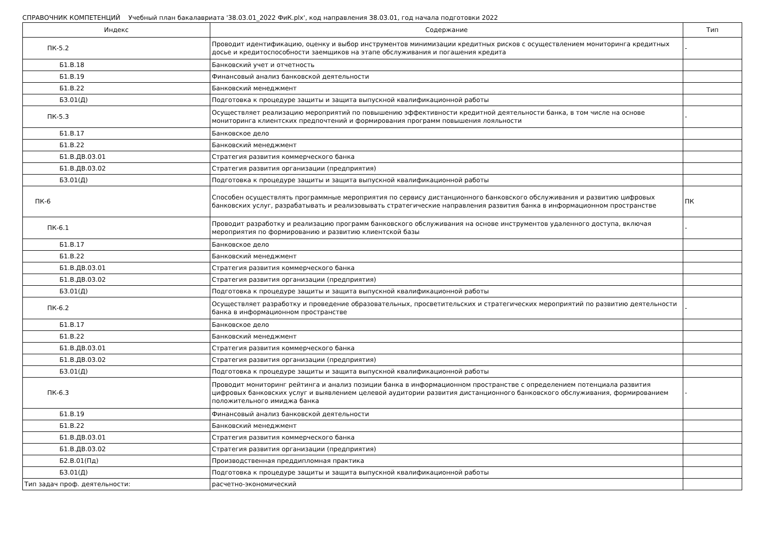СПРАВОЧНИК КОМПЕТЕНЦИЙ Учебный план бакалавриата '38.03.01_2022 ФиК.plx', код направления 38.03.01, год начала подготовки 2022
| Индекс | Содержание | Тип |
| --- | --- | --- |
| ПК-5.2 | Проводит идентификацию, оценку и выбор инструментов минимизации кредитных рисков с осуществлением мониторинга кредитных досье и кредитоспособности заемщиков на этапе обслуживания и погашения кредита | - |
| Б1.В.18 | Банковский учет и отчетность | |
| Б1.В.19 | Финансовый анализ банковской деятельности | |
| Б1.В.22 | Банковский менеджмент | |
| Б3.01(Д) | Подготовка к процедуре защиты и защита выпускной квалификационной работы | |
| ПК-5.3 | Осуществляет реализацию мероприятий по повышению эффективности кредитной деятельности банка, в том числе на основе мониторинга клиентских предпочтений и формирования программ повышения лояльности | - |
| Б1.В.17 | Банковское дело | |
| Б1.В.22 | Банковский менеджмент | |
| Б1.В.ДВ.03.01 | Стратегия развития коммерческого банка | |
| Б1.В.ДВ.03.02 | Стратегия развития организации (предприятия) | |
| Б3.01(Д) | Подготовка к процедуре защиты и защита выпускной квалификационной работы | |
| ПК-6 | Способен осуществлять программные мероприятия по сервису дистанционного банковского обслуживания и развитию цифровых банковских услуг, разрабатывать и реализовывать стратегические направления развития банка в информационном пространстве | ПК |
| ПК-6.1 | Проводит разработку и реализацию программ банковского обслуживания на основе инструментов удаленного доступа, включая мероприятия по формированию и развитию клиентской базы | - |
| Б1.В.17 | Банковское дело | |
| Б1.В.22 | Банковский менеджмент | |
| Б1.В.ДВ.03.01 | Стратегия развития коммерческого банка | |
| Б1.В.ДВ.03.02 | Стратегия развития организации (предприятия) | |
| Б3.01(Д) | Подготовка к процедуре защиты и защита выпускной квалификационной работы | |
| ПК-6.2 | Осуществляет разработку и проведение образовательных, просветительских и стратегических мероприятий по развитию деятельности банка в информационном пространстве | - |
| Б1.В.17 | Банковское дело | |
| Б1.В.22 | Банковский менеджмент | |
| Б1.В.ДВ.03.01 | Стратегия развития коммерческого банка | |
| Б1.В.ДВ.03.02 | Стратегия развития организации (предприятия) | |
| Б3.01(Д) | Подготовка к процедуре защиты и защита выпускной квалификационной работы | |
| ПК-6.3 | Проводит мониторинг рейтинга и анализ позиции банка в информационном пространстве с определением потенциала развития цифровых банковских услуг и выявлением целевой аудитории развития дистанционного банковского обслуживания, формированием положительного имиджа банка | - |
| Б1.В.19 | Финансовый анализ банковской деятельности | |
| Б1.В.22 | Банковский менеджмент | |
| Б1.В.ДВ.03.01 | Стратегия развития коммерческого банка | |
| Б1.В.ДВ.03.02 | Стратегия развития организации (предприятия) | |
| Б2.В.01(Пд) | Производственная преддипломная практика | |
| Б3.01(Д) | Подготовка к процедуре защиты и защита выпускной квалификационной работы | |
| Тип задач проф. деятельности: | расчетно-экономический | |